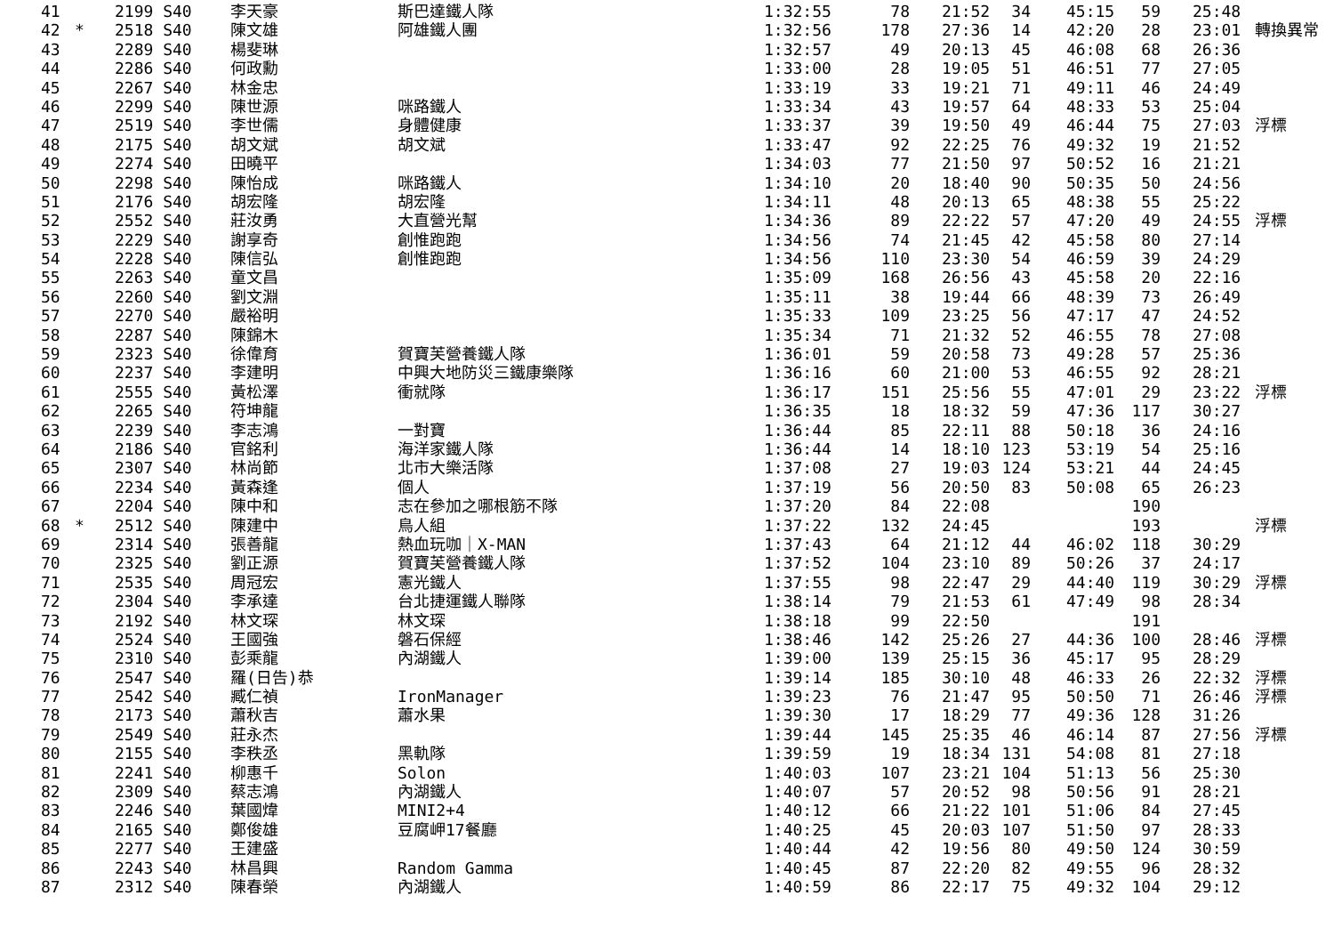| 41 | | 2199 S40 | 李天豪 | 斯巴達鐵人隊 | 1:32:55 | 78 | 21:52 | 34 | 45:15 | 59 | 25:48 | |
| 42 | * | 2518 S40 | 陳文雄 | 阿雄鐵人團 | 1:32:56 | 178 | 27:36 | 14 | 42:20 | 28 | 23:01 | 轉換異常 |
| 43 | | 2289 S40 | 楊斐琳 | | 1:32:57 | 49 | 20:13 | 45 | 46:08 | 68 | 26:36 | |
| 44 | | 2286 S40 | 何政勳 | | 1:33:00 | 28 | 19:05 | 51 | 46:51 | 77 | 27:05 | |
| 45 | | 2267 S40 | 林金忠 | | 1:33:19 | 33 | 19:21 | 71 | 49:11 | 46 | 24:49 | |
| 46 | | 2299 S40 | 陳世源 | 咪路鐵人 | 1:33:34 | 43 | 19:57 | 64 | 48:33 | 53 | 25:04 | |
| 47 | | 2519 S40 | 李世儒 | 身體健康 | 1:33:37 | 39 | 19:50 | 49 | 46:44 | 75 | 27:03 | 浮標 |
| 48 | | 2175 S40 | 胡文斌 | 胡文斌 | 1:33:47 | 92 | 22:25 | 76 | 49:32 | 19 | 21:52 | |
| 49 | | 2274 S40 | 田曉平 | | 1:34:03 | 77 | 21:50 | 97 | 50:52 | 16 | 21:21 | |
| 50 | | 2298 S40 | 陳怡成 | 咪路鐵人 | 1:34:10 | 20 | 18:40 | 90 | 50:35 | 50 | 24:56 | |
| 51 | | 2176 S40 | 胡宏隆 | 胡宏隆 | 1:34:11 | 48 | 20:13 | 65 | 48:38 | 55 | 25:22 | |
| 52 | | 2552 S40 | 莊汝勇 | 大直營光幫 | 1:34:36 | 89 | 22:22 | 57 | 47:20 | 49 | 24:55 | 浮標 |
| 53 | | 2229 S40 | 謝享奇 | 創惟跑跑 | 1:34:56 | 74 | 21:45 | 42 | 45:58 | 80 | 27:14 | |
| 54 | | 2228 S40 | 陳信弘 | 創惟跑跑 | 1:34:56 | 110 | 23:30 | 54 | 46:59 | 39 | 24:29 | |
| 55 | | 2263 S40 | 童文昌 | | 1:35:09 | 168 | 26:56 | 43 | 45:58 | 20 | 22:16 | |
| 56 | | 2260 S40 | 劉文淵 | | 1:35:11 | 38 | 19:44 | 66 | 48:39 | 73 | 26:49 | |
| 57 | | 2270 S40 | 嚴裕明 | | 1:35:33 | 109 | 23:25 | 56 | 47:17 | 47 | 24:52 | |
| 58 | | 2287 S40 | 陳錦木 | | 1:35:34 | 71 | 21:32 | 52 | 46:55 | 78 | 27:08 | |
| 59 | | 2323 S40 | 徐偉育 | 賀寶芙營養鐵人隊 | 1:36:01 | 59 | 20:58 | 73 | 49:28 | 57 | 25:36 | |
| 60 | | 2237 S40 | 李建明 | 中興大地防災三鐵康樂隊 | 1:36:16 | 60 | 21:00 | 53 | 46:55 | 92 | 28:21 | |
| 61 | | 2555 S40 | 黃松澤 | 衝就隊 | 1:36:17 | 151 | 25:56 | 55 | 47:01 | 29 | 23:22 | 浮標 |
| 62 | | 2265 S40 | 符坤龍 | | 1:36:35 | 18 | 18:32 | 59 | 47:36 | 117 | 30:27 | |
| 63 | | 2239 S40 | 李志鴻 | 一對寶 | 1:36:44 | 85 | 22:11 | 88 | 50:18 | 36 | 24:16 | |
| 64 | | 2186 S40 | 官銘利 | 海洋家鐵人隊 | 1:36:44 | 14 | 18:10 | 123 | 53:19 | 54 | 25:16 | |
| 65 | | 2307 S40 | 林尚節 | 北市大樂活隊 | 1:37:08 | 27 | 19:03 | 124 | 53:21 | 44 | 24:45 | |
| 66 | | 2234 S40 | 黃森逢 | 個人 | 1:37:19 | 56 | 20:50 | 83 | 50:08 | 65 | 26:23 | |
| 67 | | 2204 S40 | 陳中和 | 志在參加之哪根筋不隊 | 1:37:20 | 84 | 22:08 | | | 190 | | |
| 68 | * | 2512 S40 | 陳建中 | 鳥人組 | 1:37:22 | 132 | 24:45 | | | 193 | | 浮標 |
| 69 | | 2314 S40 | 張善龍 | 熱血玩咖｜X-MAN | 1:37:43 | 64 | 21:12 | 44 | 46:02 | 118 | 30:29 | |
| 70 | | 2325 S40 | 劉正源 | 賀寶芙營養鐵人隊 | 1:37:52 | 104 | 23:10 | 89 | 50:26 | 37 | 24:17 | |
| 71 | | 2535 S40 | 周冠宏 | 憲光鐵人 | 1:37:55 | 98 | 22:47 | 29 | 44:40 | 119 | 30:29 | 浮標 |
| 72 | | 2304 S40 | 李承達 | 台北捷運鐵人聯隊 | 1:38:14 | 79 | 21:53 | 61 | 47:49 | 98 | 28:34 | |
| 73 | | 2192 S40 | 林文琛 | 林文琛 | 1:38:18 | 99 | 22:50 | | | 191 | | |
| 74 | | 2524 S40 | 王國強 | 磐石保經 | 1:38:46 | 142 | 25:26 | 27 | 44:36 | 100 | 28:46 | 浮標 |
| 75 | | 2310 S40 | 彭乘龍 | 內湖鐵人 | 1:39:00 | 139 | 25:15 | 36 | 45:17 | 95 | 28:29 | |
| 76 | | 2547 S40 | 羅(日告)恭 | | 1:39:14 | 185 | 30:10 | 48 | 46:33 | 26 | 22:32 | 浮標 |
| 77 | | 2542 S40 | 臧仁禎 | IronManager | 1:39:23 | 76 | 21:47 | 95 | 50:50 | 71 | 26:46 | 浮標 |
| 78 | | 2173 S40 | 蕭秋吉 | 蕭水果 | 1:39:30 | 17 | 18:29 | 77 | 49:36 | 128 | 31:26 | |
| 79 | | 2549 S40 | 莊永杰 | | 1:39:44 | 145 | 25:35 | 46 | 46:14 | 87 | 27:56 | 浮標 |
| 80 | | 2155 S40 | 李秩丞 | 黑軌隊 | 1:39:59 | 19 | 18:34 | 131 | 54:08 | 81 | 27:18 | |
| 81 | | 2241 S40 | 柳惠千 | Solon | 1:40:03 | 107 | 23:21 | 104 | 51:13 | 56 | 25:30 | |
| 82 | | 2309 S40 | 蔡志鴻 | 內湖鐵人 | 1:40:07 | 57 | 20:52 | 98 | 50:56 | 91 | 28:21 | |
| 83 | | 2246 S40 | 葉國煒 | MINI2+4 | 1:40:12 | 66 | 21:22 | 101 | 51:06 | 84 | 27:45 | |
| 84 | | 2165 S40 | 鄭俊雄 | 豆腐岬17餐廳 | 1:40:25 | 45 | 20:03 | 107 | 51:50 | 97 | 28:33 | |
| 85 | | 2277 S40 | 王建盛 | | 1:40:44 | 42 | 19:56 | 80 | 49:50 | 124 | 30:59 | |
| 86 | | 2243 S40 | 林昌興 | Random Gamma | 1:40:45 | 87 | 22:20 | 82 | 49:55 | 96 | 28:32 | |
| 87 | | 2312 S40 | 陳春榮 | 內湖鐵人 | 1:40:59 | 86 | 22:17 | 75 | 49:32 | 104 | 29:12 | |